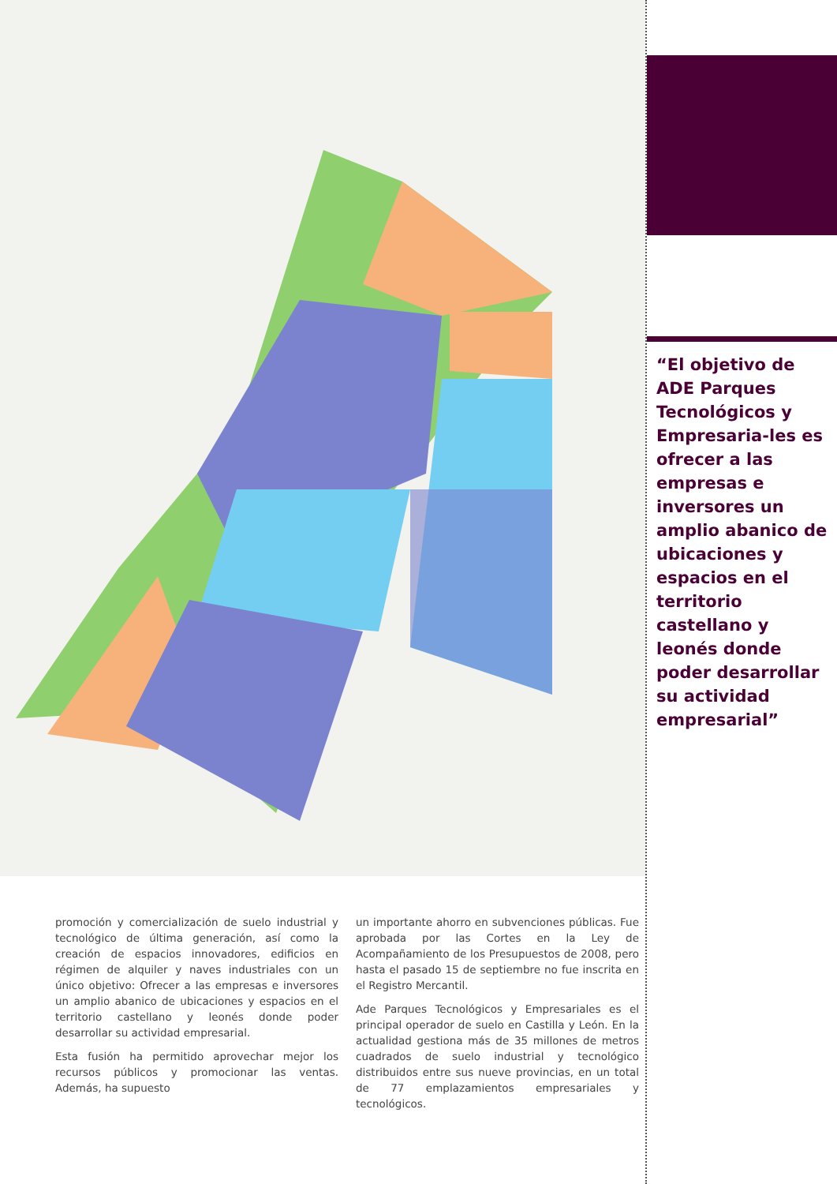promoción y comercialización de suelo industrial y tecnológico de última generación, así como la creación de espacios innovadores, edificios en régimen de alquiler y naves industriales con un único objetivo: Ofrecer a las empresas e inversores un amplio abanico de ubicaciones y espacios en el territorio castellano y leonés donde poder desarrollar su actividad empresarial.
Esta fusión ha permitido aprovechar mejor los recursos públicos y promocionar las ventas. Además, ha supuesto
un importante ahorro en subvenciones públicas. Fue aprobada por las Cortes en la Ley de Acompañamiento de los Presupuestos de 2008, pero hasta el pasado 15 de septiembre no fue inscrita en el Registro Mercantil.
Ade Parques Tecnológicos y Empresariales es el principal operador de suelo en Castilla y León. En la actualidad gestiona más de 35 millones de metros cuadrados de suelo industrial y tecnológico distribuidos entre sus nueve provincias, en un total de 77 emplazamientos empresariales y tecnológicos.
“El objetivo de ADE Parques Tecnológicos y Empresaria-les es ofrecer a las empresas e inversores un amplio abanico de ubicaciones y espacios en el territorio castellano y leonés donde poder desarrollar su actividad empresarial”